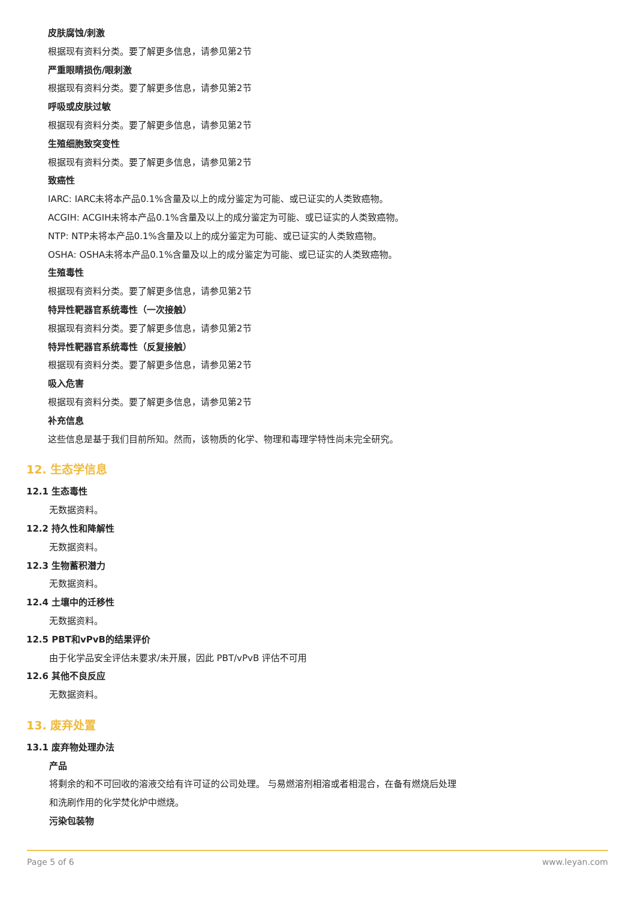皮肤腐蚀/刺激
根据现有资料分类。要了解更多信息，请参见第2节
严重眼睛损伤/眼刺激
根据现有资料分类。要了解更多信息，请参见第2节
呼吸或皮肤过敏
根据现有资料分类。要了解更多信息，请参见第2节
生殖细胞致突变性
根据现有资料分类。要了解更多信息，请参见第2节
致癌性
IARC: IARC未将本产品0.1%含量及以上的成分鉴定为可能、或已证实的人类致癌物。
ACGIH: ACGIH未将本产品0.1%含量及以上的成分鉴定为可能、或已证实的人类致癌物。
NTP: NTP未将本产品0.1%含量及以上的成分鉴定为可能、或已证实的人类致癌物。
OSHA: OSHA未将本产品0.1%含量及以上的成分鉴定为可能、或已证实的人类致癌物。
生殖毒性
根据现有资料分类。要了解更多信息，请参见第2节
特异性靶器官系统毒性（一次接触）
根据现有资料分类。要了解更多信息，请参见第2节
特异性靶器官系统毒性（反复接触）
根据现有资料分类。要了解更多信息，请参见第2节
吸入危害
根据现有资料分类。要了解更多信息，请参见第2节
补充信息
这些信息是基于我们目前所知。然而，该物质的化学、物理和毒理学特性尚未完全研究。
12. 生态学信息
12.1 生态毒性
无数据资料。
12.2 持久性和降解性
无数据资料。
12.3 生物蓄积潜力
无数据资料。
12.4 土壤中的迁移性
无数据资料。
12.5 PBT和vPvB的结果评价
由于化学品安全评估未要求/未开展，因此 PBT/vPvB 评估不可用
12.6 其他不良反应
无数据资料。
13. 废弃处置
13.1 废弃物处理办法
产品
将剩余的和不可回收的溶液交给有许可证的公司处理。 与易燃溶剂相溶或者相混合，在备有燃烧后处理
和洗刷作用的化学焚化炉中燃烧。
污染包装物
Page 5 of 6 www.leyan.com